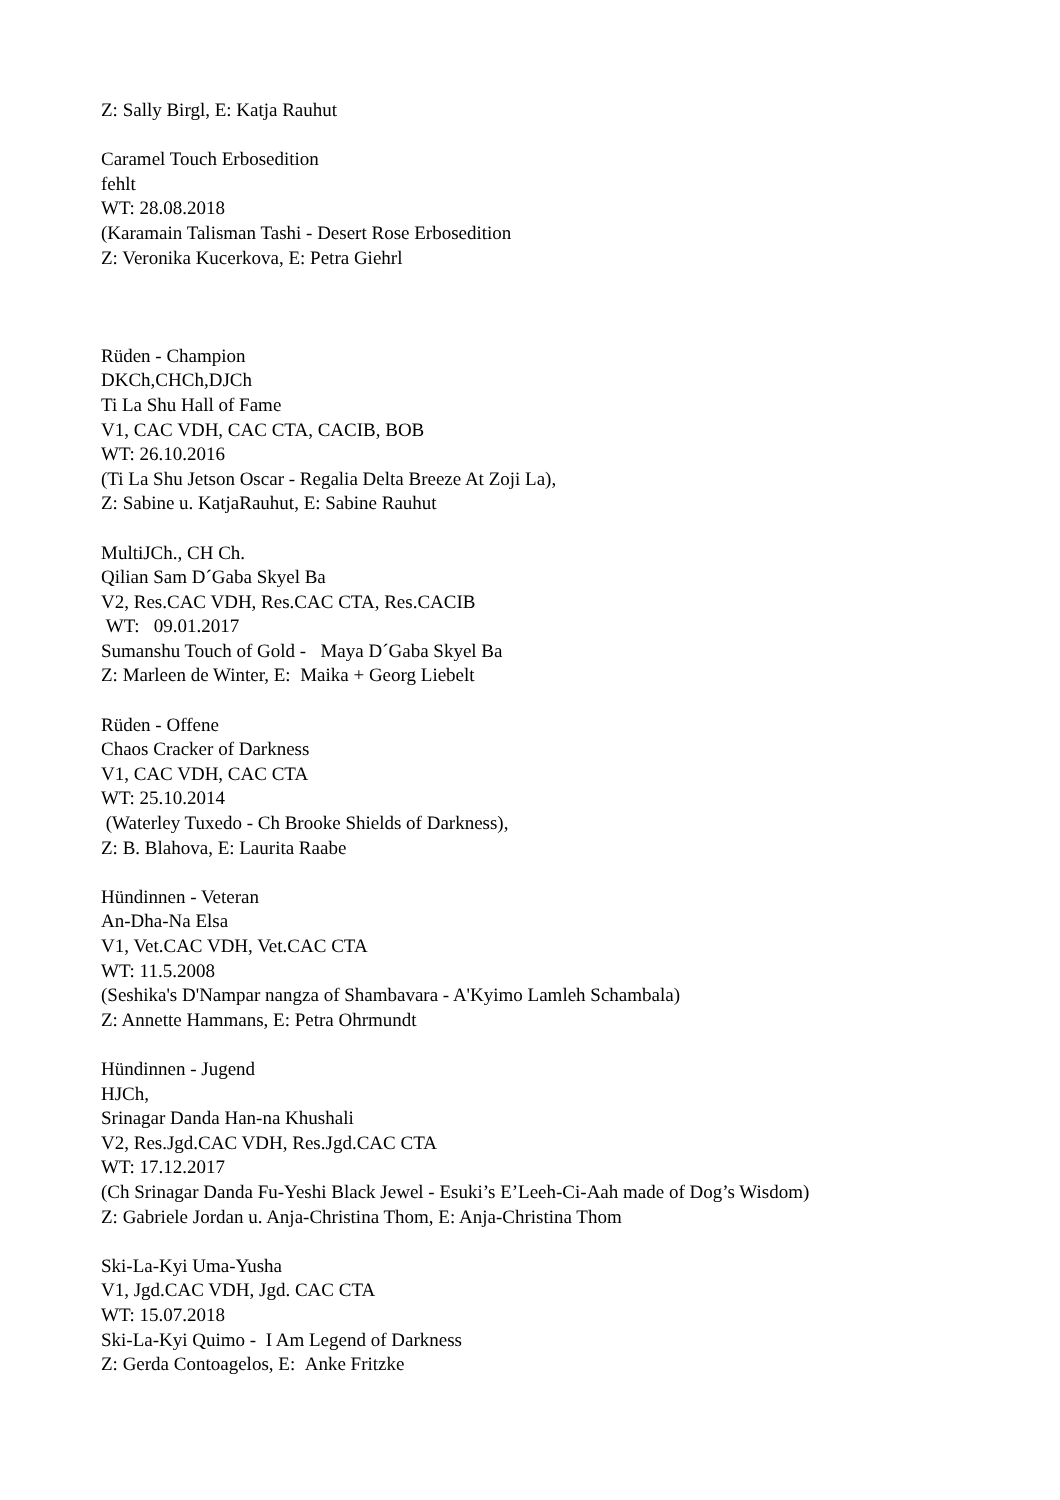Z: Sally Birgl, E: Katja Rauhut
Caramel Touch Erbosedition
fehlt
WT: 28.08.2018
(Karamain Talisman Tashi - Desert Rose Erbosedition
Z: Veronika Kucerkova, E: Petra Giehrl
Rüden - Champion
DKCh,CHCh,DJCh
Ti La Shu Hall of Fame
V1, CAC VDH, CAC CTA, CACIB, BOB
WT: 26.10.2016
(Ti La Shu Jetson Oscar - Regalia Delta Breeze At Zoji La),
Z: Sabine u. KatjaRauhut, E: Sabine Rauhut
MultiJCh., CH Ch.
Qilian Sam D´Gaba Skyel Ba
V2, Res.CAC VDH, Res.CAC CTA, Res.CACIB
WT: 09.01.2017
Sumanshu Touch of Gold - Maya D´Gaba Skyel Ba
Z: Marleen de Winter, E: Maika + Georg Liebelt
Rüden - Offene
Chaos Cracker of Darkness
V1, CAC VDH, CAC CTA
WT: 25.10.2014
(Waterley Tuxedo - Ch Brooke Shields of Darkness),
Z: B. Blahova, E: Laurita Raabe
Hündinnen - Veteran
An-Dha-Na Elsa
V1, Vet.CAC VDH, Vet.CAC CTA
WT: 11.5.2008
(Seshika's D'Nampar nangza of Shambavara - A'Kyimo Lamleh Schambala)
Z: Annette Hammans, E: Petra Ohrmundt
Hündinnen - Jugend
HJCh,
Srinagar Danda Han-na Khushali
V2, Res.Jgd.CAC VDH, Res.Jgd.CAC CTA
WT: 17.12.2017
(Ch Srinagar Danda Fu-Yeshi Black Jewel - Esuki’s E’Leeh-Ci-Aah made of Dog’s Wisdom)
Z: Gabriele Jordan u. Anja-Christina Thom, E: Anja-Christina Thom
Ski-La-Kyi Uma-Yusha
V1, Jgd.CAC VDH, Jgd. CAC CTA
WT: 15.07.2018
Ski-La-Kyi Quimo - I Am Legend of Darkness
Z: Gerda Contoagelos, E: Anke Fritzke